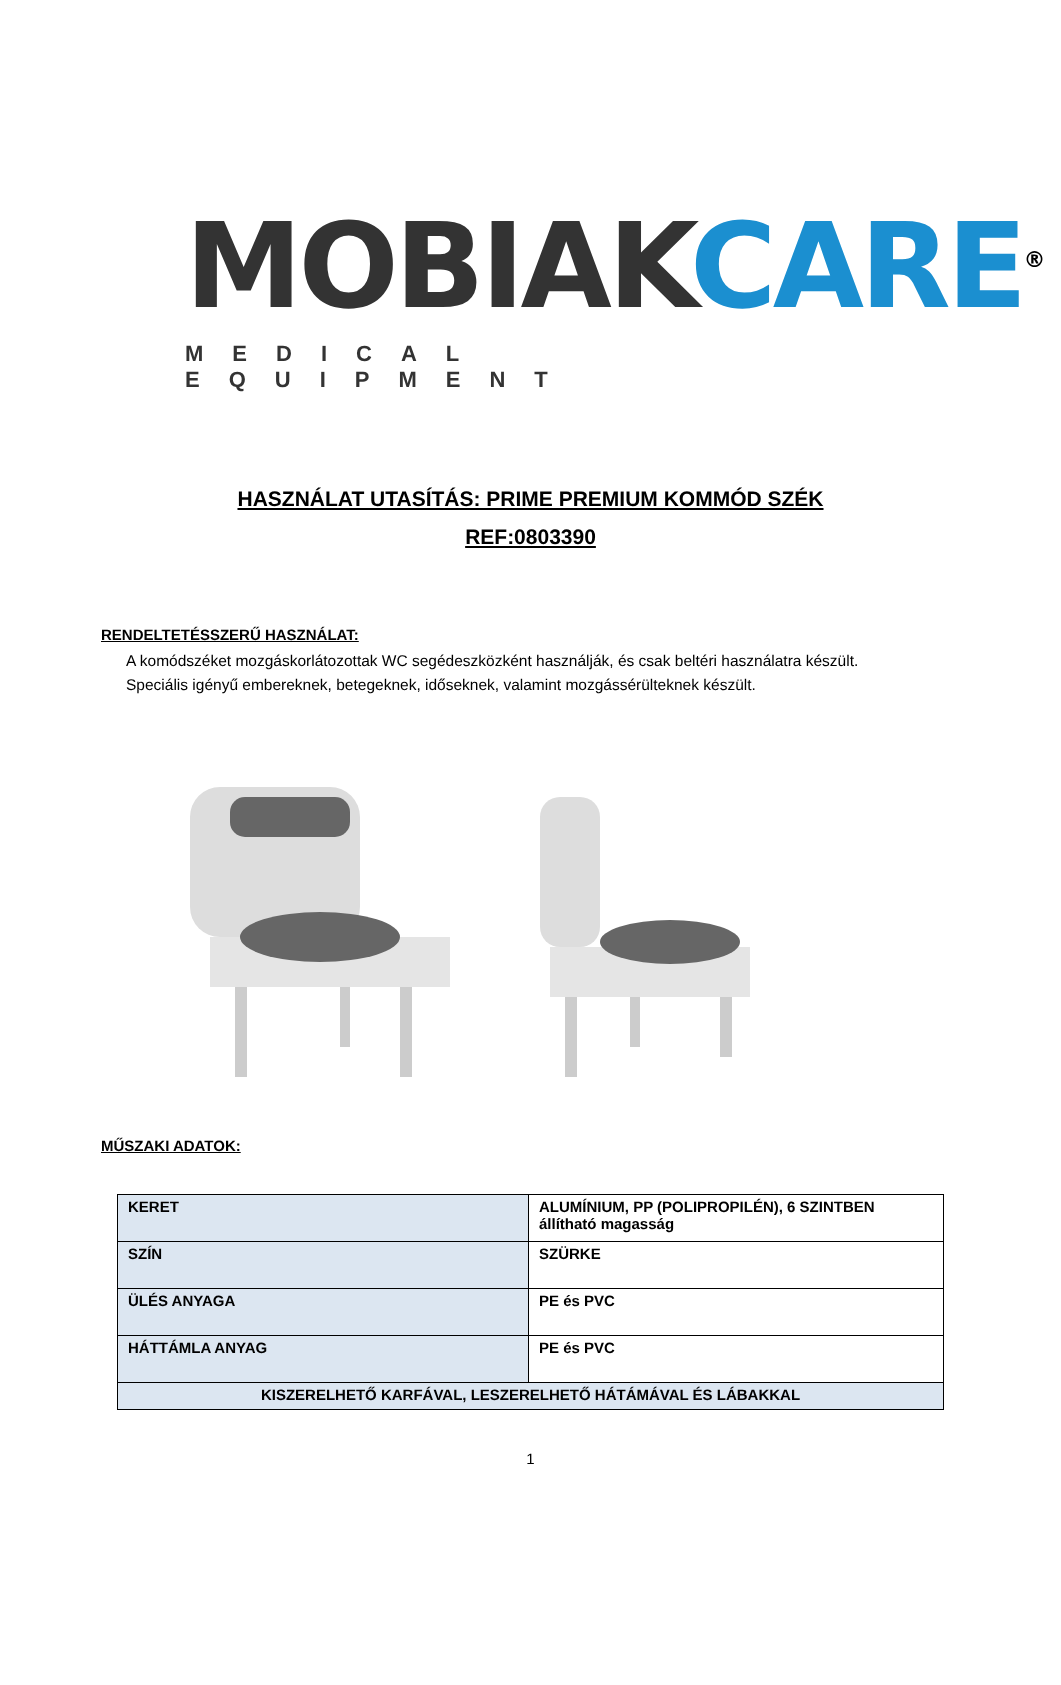MOBIAK CARE<sup>®</sup>
MEDICAL EQUIPMENT
HASZNÁLAT UTASÍTÁS: PRIME PREMIUM KOMMÓD SZÉK
REF:0803390
RENDELTETÉSSZERŰ HASZNÁLAT:
A komódszéket mozgáskorlátozottak WC segédeszközként használják, és csak beltéri használatra készült.
Speciális igényű embereknek, betegeknek, időseknek, valamint mozgássérülteknek készült.
MŰSZAKI ADATOK:
| KERET | ALUMÍNIUM, PP (POLIPROPILÉN), 6 SZINTBEN állítható magasság |
| SZÍN | SZÜRKE |
| ÜLÉS ANYAGA | PE és PVC |
| HÁTTÁMLA ANYAG | PE és PVC |
| KISZERELHETŐ KARFÁVAL, LESZERELHETŐ HÁTÁMÁVAL ÉS LÁBAKKAL | |
1